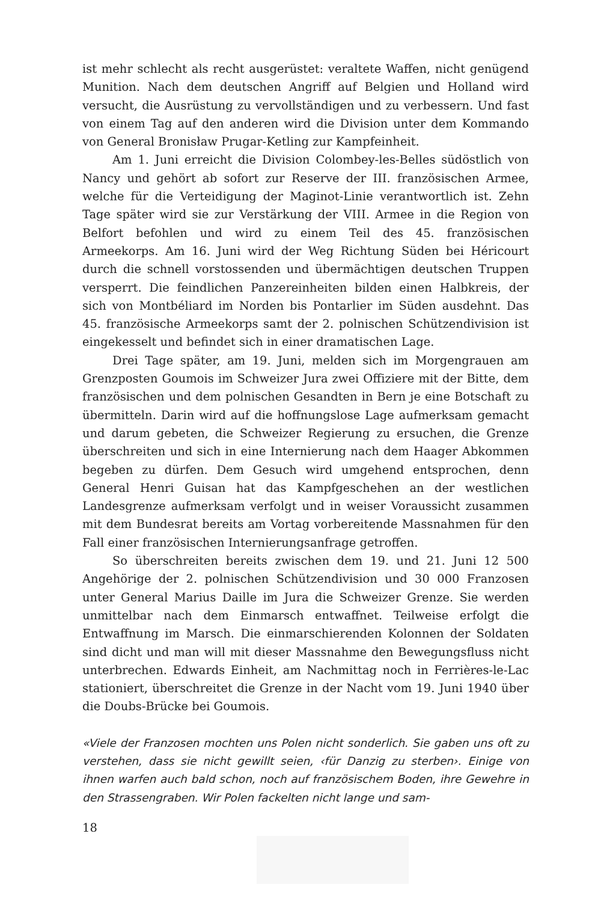ist mehr schlecht als recht ausgerüstet: veraltete Waffen, nicht genügend Munition. Nach dem deutschen Angriff auf Belgien und Holland wird versucht, die Ausrüstung zu vervollständigen und zu verbessern. Und fast von einem Tag auf den anderen wird die Division unter dem Kommando von General Bronisław Prugar-Ketling zur Kampfeinheit.
Am 1. Juni erreicht die Division Colombey-les-Belles südöstlich von Nancy und gehört ab sofort zur Reserve der III. französischen Armee, welche für die Verteidigung der Maginot-Linie verantwortlich ist. Zehn Tage später wird sie zur Verstärkung der VIII. Armee in die Region von Belfort befohlen und wird zu einem Teil des 45. französischen Armeekorps. Am 16. Juni wird der Weg Richtung Süden bei Héricourt durch die schnell vorstossenden und übermächtigen deutschen Truppen versperrt. Die feindlichen Panzereinheiten bilden einen Halbkreis, der sich von Montbéliard im Norden bis Pontarlier im Süden ausdehnt. Das 45. französische Armeekorps samt der 2. polnischen Schützendivision ist eingekesselt und befindet sich in einer dramatischen Lage.
Drei Tage später, am 19. Juni, melden sich im Morgengrauen am Grenzposten Goumois im Schweizer Jura zwei Offiziere mit der Bitte, dem französischen und dem polnischen Gesandten in Bern je eine Botschaft zu übermitteln. Darin wird auf die hoffnungslose Lage aufmerksam gemacht und darum gebeten, die Schweizer Regierung zu ersuchen, die Grenze überschreiten und sich in eine Internierung nach dem Haager Abkommen begeben zu dürfen. Dem Gesuch wird umgehend entsprochen, denn General Henri Guisan hat das Kampfgeschehen an der westlichen Landesgrenze aufmerksam verfolgt und in weiser Voraussicht zusammen mit dem Bundesrat bereits am Vortag vorbereitende Massnahmen für den Fall einer französischen Internierungsanfrage getroffen.
So überschreiten bereits zwischen dem 19. und 21. Juni 12 500 Angehörige der 2. polnischen Schützendivision und 30 000 Franzosen unter General Marius Daille im Jura die Schweizer Grenze. Sie werden unmittelbar nach dem Einmarsch entwaffnet. Teilweise erfolgt die Entwaffnung im Marsch. Die einmarschierenden Kolonnen der Soldaten sind dicht und man will mit dieser Massnahme den Bewegungsfluss nicht unterbrechen. Edwards Einheit, am Nachmittag noch in Ferrières-le-Lac stationiert, überschreitet die Grenze in der Nacht vom 19. Juni 1940 über die Doubs-Brücke bei Goumois.
«Viele der Franzosen mochten uns Polen nicht sonderlich. Sie gaben uns oft zu verstehen, dass sie nicht gewillt seien, ‹für Danzig zu sterben›. Einige von ihnen warfen auch bald schon, noch auf französischem Boden, ihre Gewehre in den Strassengraben. Wir Polen fackelten nicht lange und sam-
18